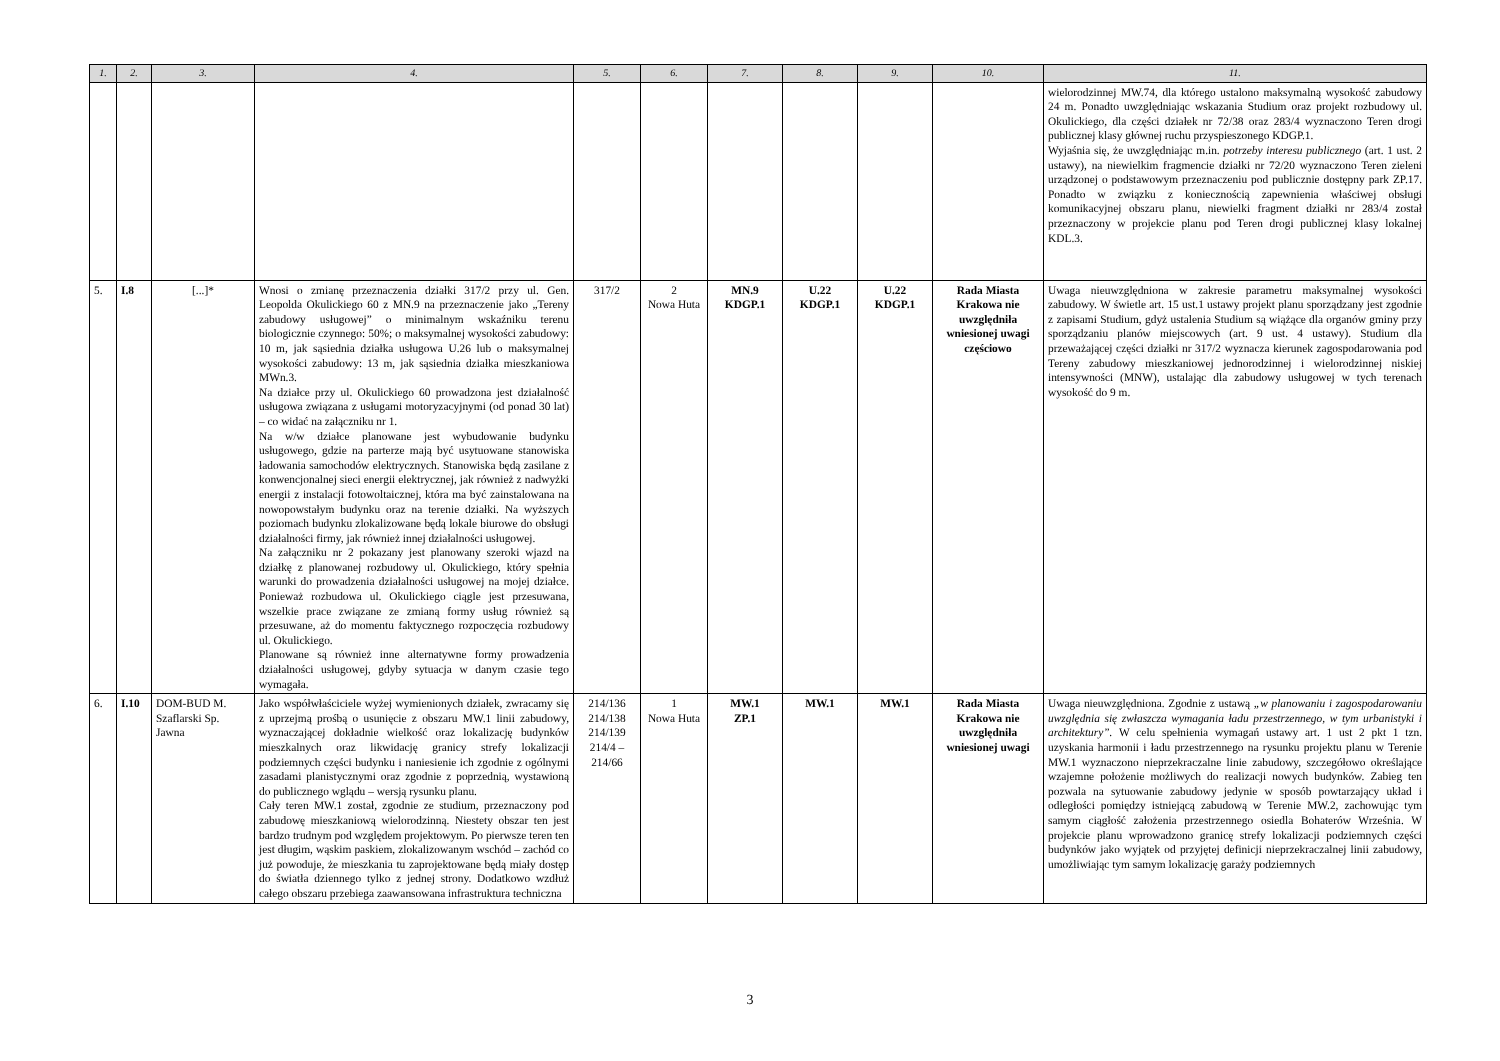| 1. | 2. | 3. | 4. | 5. | 6. | 7. | 8. | 9. | 10. | 11. |
| --- | --- | --- | --- | --- | --- | --- | --- | --- | --- | --- |
| | | | | | | | | | | wielorodzinnej MW.74, dla którego ustalono maksymalną wysokość zabudowy 24 m. Ponadto uwzględniając wskazania Studium oraz projekt rozbudowy ul. Okulickiego, dla części działek nr 72/38 oraz 283/4 wyznaczono Teren drogi publicznej klasy głównej ruchu przyspieszonego KDGP.1. Wyjaśnia się, że uwzględniając m.in. potrzeby interesu publicznego (art. 1 ust. 2 ustawy), na niewielkim fragmencie działki nr 72/20 wyznaczono Teren zieleni urządzonej o podstawowym przeznaczeniu pod publicznie dostępny park ZP.17. Ponadto w związku z koniecznością zapewnienia właściwej obsługi komunikacyjnej obszaru planu, niewielki fragment działki nr 283/4 został przeznaczony w projekcie planu pod Teren drogi publicznej klasy lokalnej KDL.3. |
| 5. | I.8 | [...]* | Wnosi o zmianę przeznaczenia działki 317/2 przy ul. Gen. Leopolda Okulickiego 60 z MN.9 na przeznaczenie jako „Tereny zabudowy usługowej” o minimalnym wskaźniku terenu biologicznie czynnego: 50%; o maksymalnej wysokości zabudowy: 10 m, jak sąsiednia działka usługowa U.26 lub o maksymalnej wysokości zabudowy: 13 m, jak sąsiednia działka mieszkaniowa MWn.3. Na działce przy ul. Okulickiego 60 prowadzona jest działalność usługowa związana z usługami motoryzacyjnymi (od ponad 30 lat) – co widać na załączniku nr 1. Na w/w działce planowane jest wybudowanie budynku usługowego, gdzie na parterze mają być usytuowane stanowiska ładowania samochodów elektrycznych. Stanowiska będą zasilane z konwencjonalnej sieci energii elektrycznej, jak również z nadwyżki energii z instalacji fotowoltaicznej, która ma być zainstalowana na nowopowstałym budynku oraz na terenie działki. Na wyższych poziomach budynku zlokalizowane będą lokale biurowe do obsługi działalności firmy, jak również innej działalności usługowej. Na załączniku nr 2 pokazany jest planowany szeroki wjazd na działkę z planowanej rozbudowy ul. Okulickiego, który spełnia warunki do prowadzenia działalności usługowej na mojej działce. Ponieważ rozbudowa ul. Okulickiego ciągle jest przesuwana, wszelkie prace związane ze zmianą formy usług również są przesuwane, aż do momentu faktycznego rozpoczęcia rozbudowy ul. Okulickiego. Planowane są również inne alternatywne formy prowadzenia działalności usługowej, gdyby sytuacja w danym czasie tego wymagała. | 317/2 | 2 Nowa Huta | MN.9 KDGP.1 | U.22 KDGP.1 | U.22 KDGP.1 | Rada Miasta Krakowa nie uwzględniła wniesionej uwagi częściowo | Uwaga nieuwzględniona w zakresie parametru maksymalnej wysokości zabudowy. W świetle art. 15 ust.1 ustawy projekt planu sporządzany jest zgodnie z zapisami Studium, gdyż ustalenia Studium są wiążące dla organów gminy przy sporządzaniu planów miejscowych (art. 9 ust. 4 ustawy). Studium dla przeważającej części działki nr 317/2 wyznacza kierunek zagospodarowania pod Tereny zabudowy mieszkaniowej jednorodzinnej i wielorodzinnej niskiej intensywności (MNW), ustalając dla zabudowy usługowej w tych terenach wysokość do 9 m. |
| 6. | I.10 | DOM-BUD M. Szaflarski Sp. Jawna | Jako współwłaściciele wyżej wymienionych działek, zwracamy się z uprzejmą prośbą o usunięcie z obszaru MW.1 linii zabudowy, wyznaczającej dokładnie wielkość oraz lokalizację budynków mieszkalnych oraz likwidację granicy strefy lokalizacji podziemnych części budynku i naniesienie ich zgodnie z ogólnymi zasadami planistycznymi oraz zgodnie z poprzednią, wystawioną do publicznego wglądu – wersją rysunku planu. Cały teren MW.1 został, zgodnie ze studium, przeznaczony pod zabudowę mieszkaniową wielorodzinną. Niestety obszar ten jest bardzo trudnym pod względem projektowym. Po pierwsze teren ten jest długim, wąskim paskiem, zlokalizowanym wschód – zachód co już powoduje, że mieszkania tu zaprojektowane będą miały dostęp do światła dziennego tylko z jednej strony. Dodatkowo wzdłuż całego obszaru przebiega zaawansowana infrastruktura techniczna | 214/136 214/138 214/139 214/4 – 214/66 | 1 Nowa Huta | MW.1 ZP.1 | MW.1 | MW.1 | Rada Miasta Krakowa nie uwzględniła wniesionej uwagi | Uwaga nieuwzględniona. Zgodnie z ustawą „w planowaniu i zagospodarowaniu uwzględnia się zwłaszcza wymagania ładu przestrzennego, w tym urbanistyki i architektury”. W celu spełnienia wymagań ustawy art. 1 ust 2 pkt 1 tzn. uzyskania harmonii i ładu przestrzennego na rysunku projektu planu w Terenie MW.1 wyznaczono nieprzekraczalne linie zabudowy, szczegółowo określające wzajemne położenie możliwych do realizacji nowych budynków. Zabieg ten pozwala na sytuowanie zabudowy jedynie w sposób powtarzający układ i odległości pomiędzy istniejącą zabudową w Terenie MW.2, zachowując tym samym ciągłość założenia przestrzennego osiedla Bohaterów Września. W projekcie planu wprowadzono granicę strefy lokalizacji podziemnych części budynków jako wyjątek od przyjętej definicji nieprzekraczalnej linii zabudowy, umożliwiając tym samym lokalizację garaży podziemnych |
3